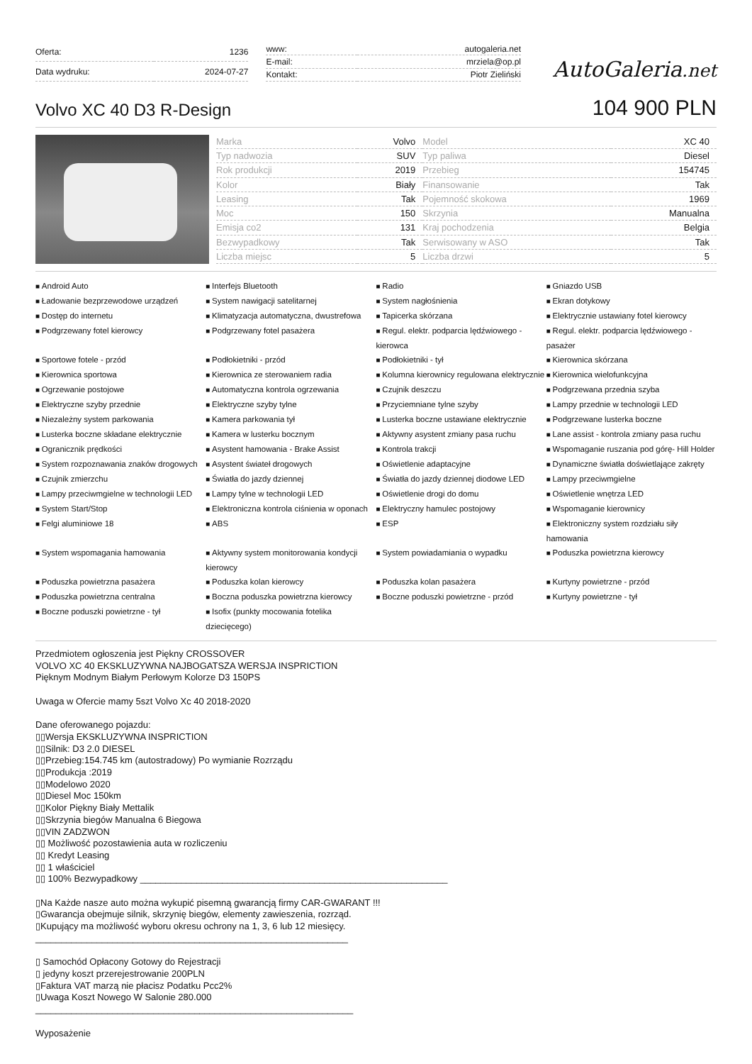| Oferta: | 1236 |
| Data wydruku: | 2024-07-27 |
| www: | autogaleria.net |
| E-mail: | mrziela@op.pl |
| Kontakt: | Piotr Zieliński |
AutoGaleria.net
Volvo XC 40 D3 R-Design
104 900 PLN
| Marka | Volvo | Model | XC 40 |
| Typ nadwozia | SUV | Typ paliwa | Diesel |
| Rok produkcji | 2019 | Przebieg | 154745 |
| Kolor | Biały | Finansowanie | Tak |
| Leasing | Tak | Pojemność skokowa | 1969 |
| Moc | 150 | Skrzynia | Manualna |
| Emisja co2 | 131 | Kraj pochodzenia | Belgia |
| Bezwypadkowy | Tak | Serwisowany w ASO | Tak |
| Liczba miejsc | 5 | Liczba drzwi | 5 |
Android Auto Interfejs Bluetooth Radio Gniazdo USB Ładowanie bezprzewodowe urządzeń System nawigacji satelitarnej System nagłośnienia Ekran dotykowy Dostęp do internetu Klimatyzacja automatyczna, dwustrefowa Tapicerka skórzana Elektrycznie ustawiany fotel kierowcy Podgrzewany fotel kierowcy Podgrzewany fotel pasażera Regul. elektr. podparcia lędźwiowego - kierowca Regul. elektr. podparcia lędźwiowego - pasażer Sportowe fotele - przód Podłokietniki - przód Podłokietniki - tył Kierownica skórzana Kierownica sportowa Kierownica ze sterowaniem radia Kolumna kierownicy regulowana elektrycznie Kierownica wielofunkcyjna Ogrzewanie postojowe Automatyczna kontrola ogrzewania Czujnik deszczu Podgrzewana przednia szyba Elektryczne szyby przednie Elektryczne szyby tylne Przyciemniane tylne szyby Lampy przednie w technologii LED Niezależny system parkowania Kamera parkowania tył Lusterka boczne ustawiane elektrycznie Podgrzewane lusterka boczne Lusterka boczne składane elektrycznie Kamera w lusterku bocznym Aktywny asystent zmiany pasa ruchu Lane assist - kontrola zmiany pasa ruchu Ogranicznik prędkości Asystent hamowania - Brake Assist Kontrola trakcji Wspomaganie ruszania pod górę- Hill Holder System rozpoznawania znaków drogowych Asystent świateł drogowych Oświetlenie adaptacyjne Dynamiczne światła doświetlające zakręty Czujnik zmierzchu Światła do jazdy dziennej Światła do jazdy dziennej diodowe LED Lampy przeciwmgielne Lampy przeciwmgielne w technologii LED Lampy tylne w technologii LED Oświetlenie drogi do domu Oświetlenie wnętrza LED System Start/Stop Elektroniczna kontrola ciśnienia w oponach Elektryczny hamulec postojowy Wspomaganie kierownicy Felgi aluminiowe 18 ABS ESP Elektroniczny system rozdziału siły hamowania System wspomagania hamowania Aktywny system monitorowania kondycji kierowcy System powiadamiania o wypadku Poduszka powietrzna kierowcy Poduszka powietrzna pasażera Poduszka kolan kierowcy Poduszka kolan pasażera Kurtyny powietrzne - przód Poduszka powietrzna centralna Boczna poduszka powietrzna kierowcy Boczne poduszki powietrzne - przód Kurtyny powietrzne - tył Boczne poduszki powietrzne - tył Isofix (punkty mocowania fotelika dziecięcego)
Przedmiotem ogłoszenia jest Piękny CROSSOVER
VOLVO XC 40 EKSKLUZYWNA NAJBOGATSZA WERSJA INSPRICTION
Pięknym Modnym Białym Perłowym Kolorze D3 150PS
Uwaga w Ofercie mamy 5szt Volvo Xc 40 2018-2020
Dane oferowanego pojazdu:
▯▯Wersja EKSKLUZYWNA INSPRICTION
▯▯Silnik: D3 2.0 DIESEL
▯▯Przebieg:154.745 km (autostradowy) Po wymianie Rozrządu
▯▯Produkcja :2019
▯▯Modelowo 2020
▯▯Diesel Moc 150km
▯▯Kolor Piękny Biały Mettalik
▯▯Skrzynia biegów Manualna 6 Biegowa
▯▯VIN ZADZWON
▯▯ Możliwość pozostawienia auta w rozliczeniu
▯▯ Kredyt Leasing
▯▯ 1 właściciel
▯▯ 100% Bezwypadkowy ____________________________________________________________
▯Na Każde nasze auto można wykupić pisemną gwarancją firmy CAR-GWARANT !!!
▯Gwarancja obejmuje silnik, skrzynię biegów, elementy zawieszenia, rozrząd.
▯Kupujący ma możliwość wyboru okresu ochrony na 1, 3, 6 lub 12 miesięcy.
_____________________________________________________________
▯ Samochód Opłacony Gotowy do Rejestracji
▯ jedyny koszt przerejestrowanie 200PLN
▯Faktura VAT marzą nie płacisz Podatku Pcc2%
▯Uwaga Koszt Nowego W Salonie 280.000
______________________________________________________________
Wyposażenie